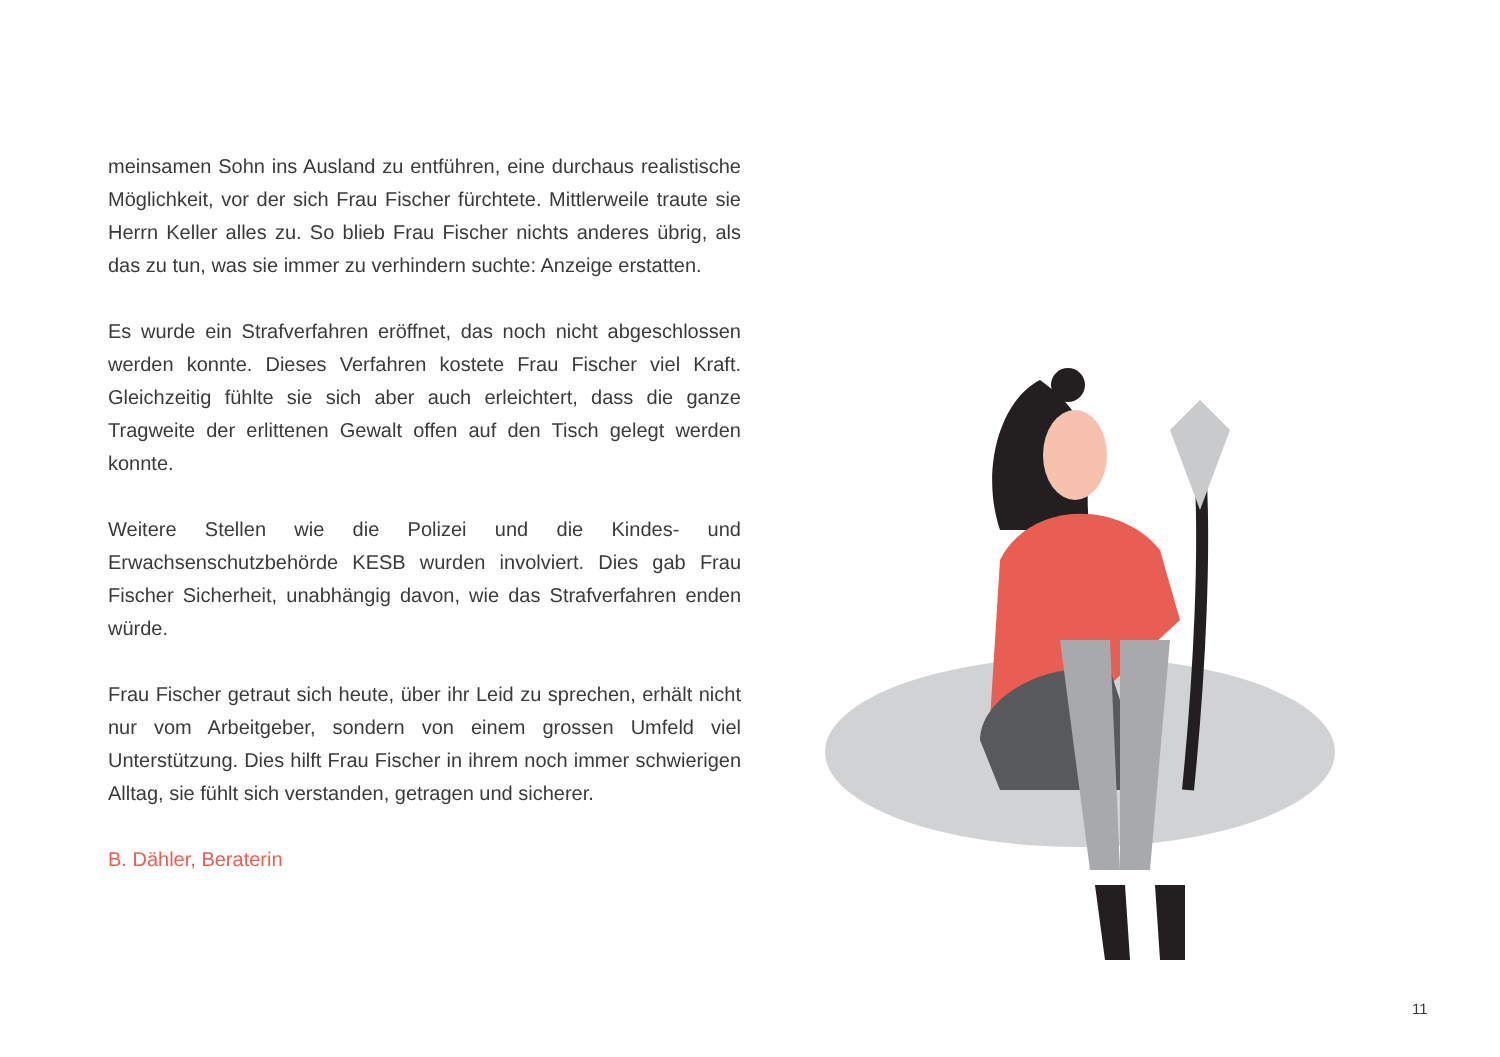meinsamen Sohn ins Ausland zu entführen, eine durchaus realistische Möglichkeit, vor der sich Frau Fischer fürchtete. Mittlerweile traute sie Herrn Keller alles zu. So blieb Frau Fischer nichts anderes übrig, als das zu tun, was sie immer zu verhindern suchte: Anzeige erstatten.
Es wurde ein Strafverfahren eröffnet, das noch nicht abgeschlossen werden konnte. Dieses Verfahren kostete Frau Fischer viel Kraft. Gleichzeitig fühlte sie sich aber auch erleichtert, dass die ganze Tragweite der erlittenen Gewalt offen auf den Tisch gelegt werden konnte.
Weitere Stellen wie die Polizei und die Kindes- und Erwachsenschutzbehörde KESB wurden involviert. Dies gab Frau Fischer Sicherheit, unabhängig davon, wie das Strafverfahren enden würde.
Frau Fischer getraut sich heute, über ihr Leid zu sprechen, erhält nicht nur vom Arbeitgeber, sondern von einem grossen Umfeld viel Unterstützung. Dies hilft Frau Fischer in ihrem noch immer schwierigen Alltag, sie fühlt sich verstanden, getragen und sicherer.
B. Dähler, Beraterin
11